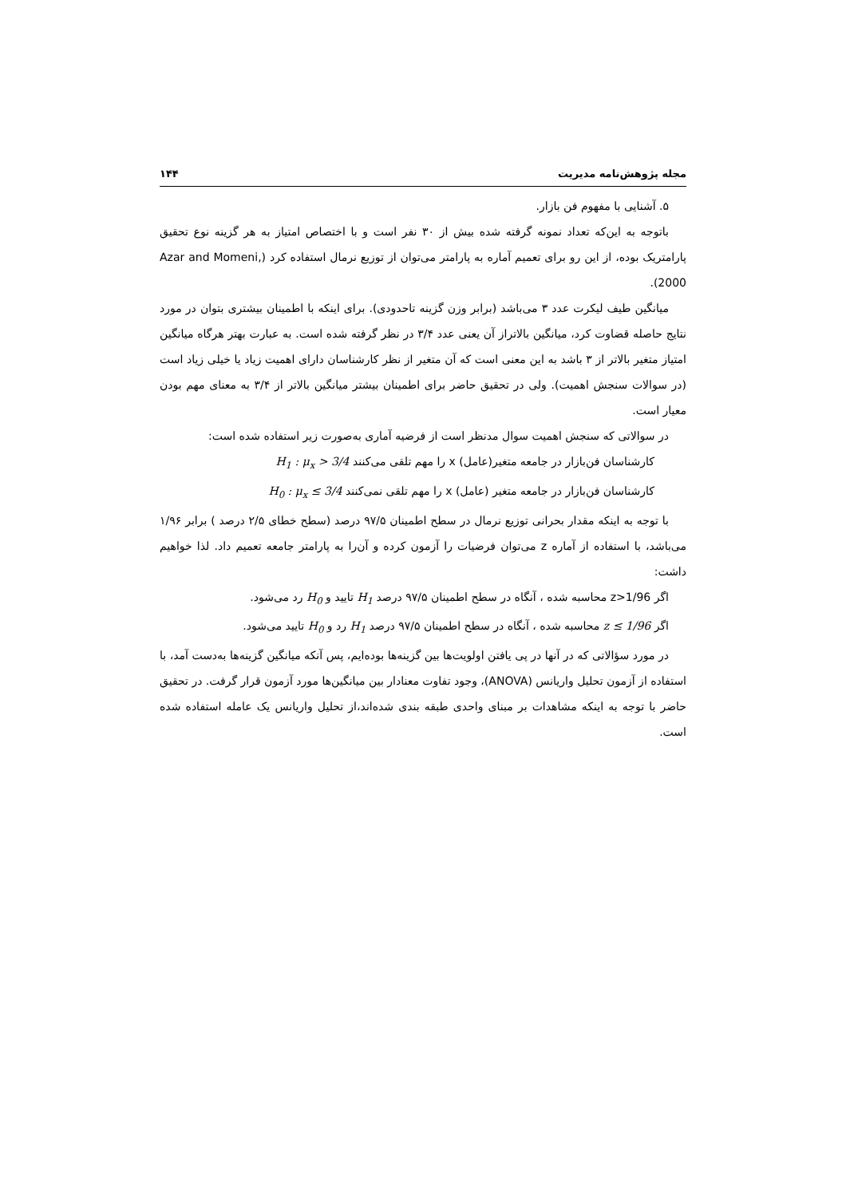مجله پژوهش‌نامه مدیریت ۱۴۴
۵. آشنایی با مفهوم فن بازار.
باتوجه به این‌که تعداد نمونه گرفته شده بیش از ۳۰ نفر است و با اختصاص امتیاز به هر گزینه نوع تحقیق پارامتریک بوده، از این رو برای تعمیم آماره به پارامتر می‌توان از توزیع نرمال استفاده کرد (Azar and Momeni, 2000).
میانگین طیف لیکرت عدد ۳ می‌باشد (برابر وزن گزینه تاحدودی). برای اینکه با اطمینان بیشتری بتوان در مورد نتایج حاصله قضاوت کرد، میانگین بالاتراز آن یعنی عدد ۳/۴ در نظر گرفته شده است. به عبارت بهتر هرگاه میانگین امتیاز متغیر بالاتر از ۳ باشد به این معنی است که آن متغیر از نظر کارشناسان دارای اهمیت زیاد یا خیلی زیاد است (در سوالات سنجش اهمیت). ولی در تحقیق حاضر برای اطمینان بیشتر میانگین بالاتر از ۳/۴ به معنای مهم بودن معیار است.
در سوالاتی که سنجش اهمیت سوال مدنظر است از فرضیه آماری به‌صورت زیر استفاده شده است:
کارشناسان فن‌بازار در جامعه متغیر(عامل) x را مهم تلقی می‌کنند H<sub>1</sub> : μ<sub>x</sub> > 3/4
کارشناسان فن‌بازار در جامعه متغیر (عامل) x را مهم تلقی نمی‌کنند H<sub>0</sub> : μ<sub>x</sub> ≤ 3/4
با توجه به اینکه مقدار بحرانی توزیع نرمال در سطح اطمینان ۹۷/۵ درصد (سطح خطای ۲/۵ درصد ) برابر ۱/۹۶ می‌باشد، با استفاده از آماره z می‌توان فرضیات را آزمون کرده و آن‌را به پارامتر جامعه تعمیم داد. لذا خواهیم داشت:
اگر z>1/96 محاسبه شده ، آنگاه در سطح اطمینان ۹۷/۵ درصد H<sub>1</sub> تایید و H<sub>0</sub> رد می‌شود.
اگر z ≤ 1/96 محاسبه شده ، آنگاه در سطح اطمینان ۹۷/۵ درصد H<sub>1</sub> رد و H<sub>0</sub> تایید می‌شود.
در مورد سؤالاتی که در آنها در پی یافتن اولویت‌ها بین گزینه‌ها بوده‌ایم، پس آنکه میانگین گزینه‌ها به‌دست آمد، با استفاده از آزمون تحلیل واریانس (ANOVA)، وجود تفاوت معنادار بین میانگین‌ها مورد آزمون قرار گرفت. در تحقیق حاضر با توجه به اینکه مشاهدات بر مبنای واحدی طبقه بندی شده‌اند،از تحلیل واریانس یک عامله استفاده شده است.